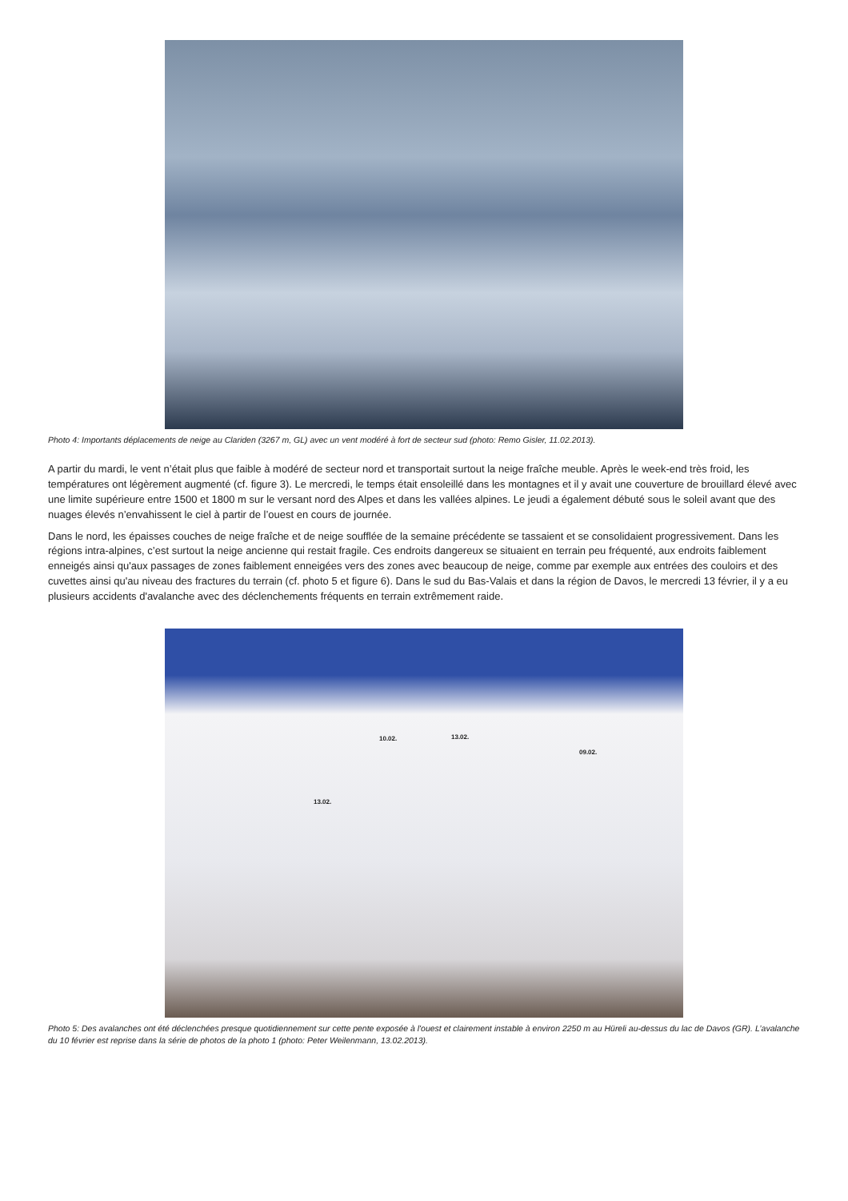Photo 4: Importants déplacements de neige au Clariden (3267 m, GL) avec un vent modéré à fort de secteur sud (photo: Remo Gisler, 11.02.2013).
A partir du mardi, le vent n’était plus que faible à modéré de secteur nord et transportait surtout la neige fraîche meuble. Après le week-end très froid, les températures ont légèrement augmenté (cf. figure 3). Le mercredi, le temps était ensoleillé dans les montagnes et il y avait une couverture de brouillard élevé avec une limite supérieure entre 1500 et 1800 m sur le versant nord des Alpes et dans les vallées alpines. Le jeudi a également débuté sous le soleil avant que des nuages élevés n’envahissent le ciel à partir de l’ouest en cours de journée.
Dans le nord, les épaisses couches de neige fraîche et de neige soufflée de la semaine précédente se tassaient et se consolidaient progressivement. Dans les régions intra-alpines, c’est surtout la neige ancienne qui restait fragile. Ces endroits dangereux se situaient en terrain peu fréquenté, aux endroits faiblement enneigés ainsi qu'aux passages de zones faiblement enneigées vers des zones avec beaucoup de neige, comme par exemple aux entrées des couloirs et des cuvettes ainsi qu'au niveau des fractures du terrain (cf. photo 5 et figure 6). Dans le sud du Bas-Valais et dans la région de Davos, le mercredi 13 février, il y a eu plusieurs accidents d'avalanche avec des déclenchements fréquents en terrain extrêmement raide.
10.02. 13.02.
09.02.
13.02.
Photo 5: Des avalanches ont été déclenchées presque quotidiennement sur cette pente exposée à l'ouest et clairement instable à environ 2250 m au Hüreli au-dessus du lac de Davos (GR). L’avalanche du 10 février est reprise dans la série de photos de la photo 1 (photo: Peter Weilenmann, 13.02.2013).